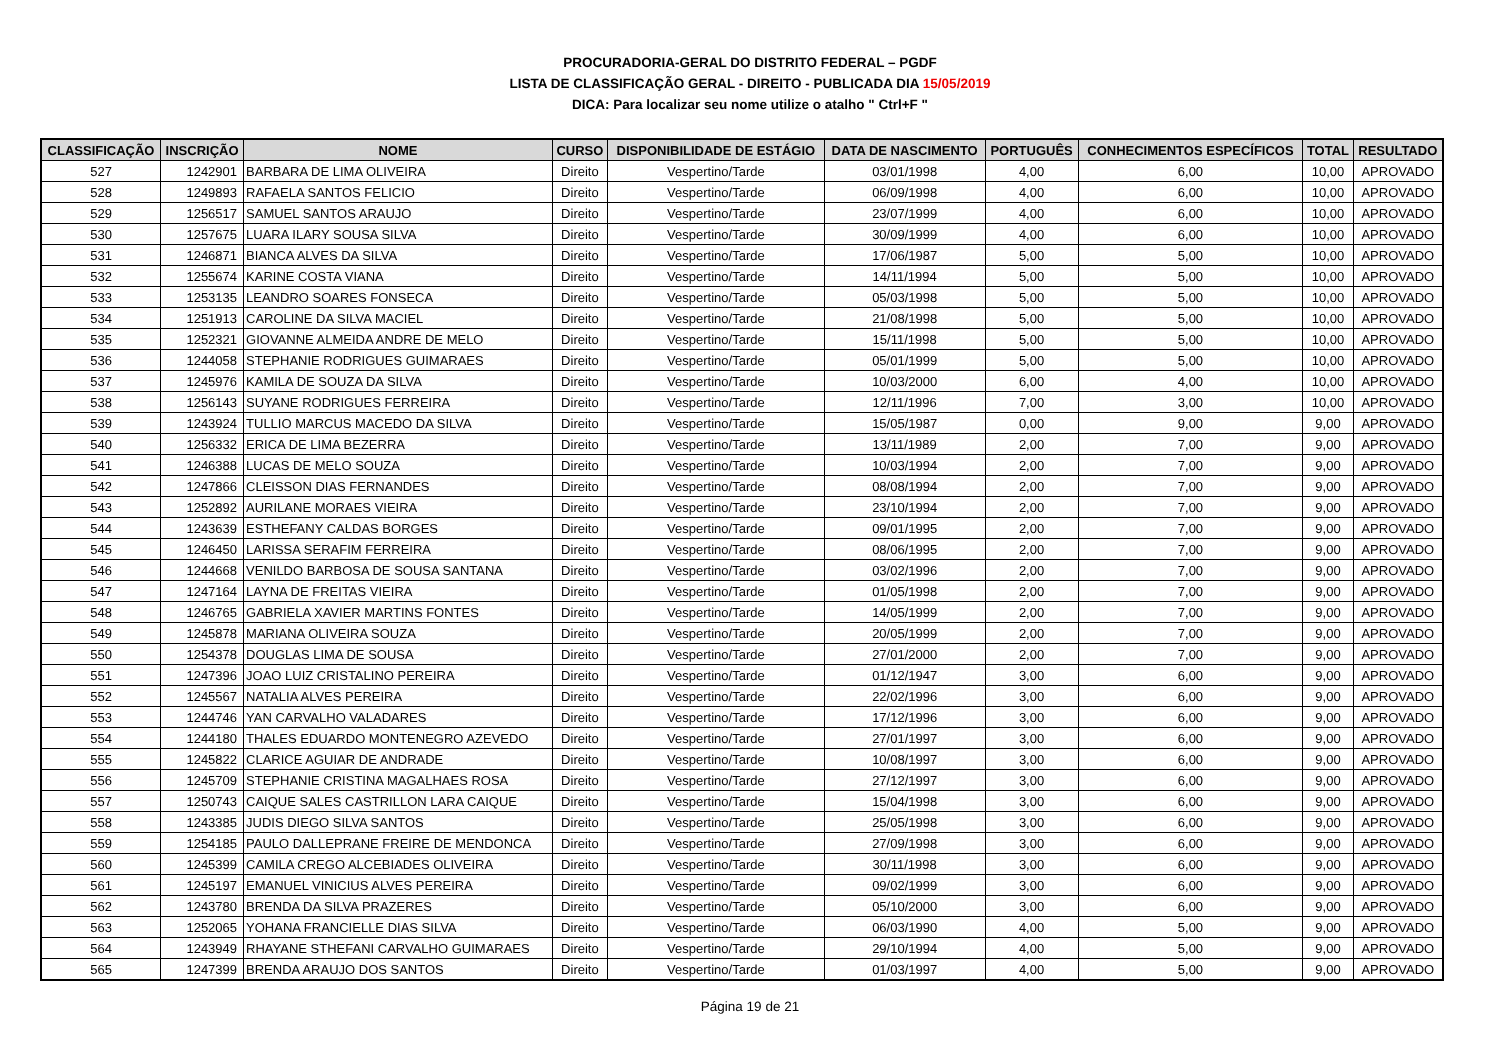PROCURADORIA-GERAL DO DISTRITO FEDERAL – PGDF
LISTA DE CLASSIFICAÇÃO GERAL - DIREITO - PUBLICADA DIA 15/05/2019
DICA: Para localizar seu nome utilize o atalho " Ctrl+F "
| CLASSIFICAÇÃO | INSCRIÇÃO | NOME | CURSO | DISPONIBILIDADE DE ESTÁGIO | DATA DE NASCIMENTO | PORTUGUÊS | CONHECIMENTOS ESPECÍFICOS | TOTAL | RESULTADO |
| --- | --- | --- | --- | --- | --- | --- | --- | --- | --- |
| 527 | 1242901 | BARBARA DE LIMA OLIVEIRA | Direito | Vespertino/Tarde | 03/01/1998 | 4,00 | 6,00 | 10,00 | APROVADO |
| 528 | 1249893 | RAFAELA SANTOS FELICIO | Direito | Vespertino/Tarde | 06/09/1998 | 4,00 | 6,00 | 10,00 | APROVADO |
| 529 | 1256517 | SAMUEL SANTOS ARAUJO | Direito | Vespertino/Tarde | 23/07/1999 | 4,00 | 6,00 | 10,00 | APROVADO |
| 530 | 1257675 | LUARA ILARY SOUSA SILVA | Direito | Vespertino/Tarde | 30/09/1999 | 4,00 | 6,00 | 10,00 | APROVADO |
| 531 | 1246871 | BIANCA ALVES DA SILVA | Direito | Vespertino/Tarde | 17/06/1987 | 5,00 | 5,00 | 10,00 | APROVADO |
| 532 | 1255674 | KARINE COSTA VIANA | Direito | Vespertino/Tarde | 14/11/1994 | 5,00 | 5,00 | 10,00 | APROVADO |
| 533 | 1253135 | LEANDRO SOARES FONSECA | Direito | Vespertino/Tarde | 05/03/1998 | 5,00 | 5,00 | 10,00 | APROVADO |
| 534 | 1251913 | CAROLINE DA SILVA MACIEL | Direito | Vespertino/Tarde | 21/08/1998 | 5,00 | 5,00 | 10,00 | APROVADO |
| 535 | 1252321 | GIOVANNE ALMEIDA ANDRE DE MELO | Direito | Vespertino/Tarde | 15/11/1998 | 5,00 | 5,00 | 10,00 | APROVADO |
| 536 | 1244058 | STEPHANIE RODRIGUES GUIMARAES | Direito | Vespertino/Tarde | 05/01/1999 | 5,00 | 5,00 | 10,00 | APROVADO |
| 537 | 1245976 | KAMILA DE SOUZA DA SILVA | Direito | Vespertino/Tarde | 10/03/2000 | 6,00 | 4,00 | 10,00 | APROVADO |
| 538 | 1256143 | SUYANE RODRIGUES FERREIRA | Direito | Vespertino/Tarde | 12/11/1996 | 7,00 | 3,00 | 10,00 | APROVADO |
| 539 | 1243924 | TULLIO MARCUS MACEDO DA SILVA | Direito | Vespertino/Tarde | 15/05/1987 | 0,00 | 9,00 | 9,00 | APROVADO |
| 540 | 1256332 | ERICA DE LIMA BEZERRA | Direito | Vespertino/Tarde | 13/11/1989 | 2,00 | 7,00 | 9,00 | APROVADO |
| 541 | 1246388 | LUCAS DE MELO SOUZA | Direito | Vespertino/Tarde | 10/03/1994 | 2,00 | 7,00 | 9,00 | APROVADO |
| 542 | 1247866 | CLEISSON DIAS FERNANDES | Direito | Vespertino/Tarde | 08/08/1994 | 2,00 | 7,00 | 9,00 | APROVADO |
| 543 | 1252892 | AURILANE MORAES VIEIRA | Direito | Vespertino/Tarde | 23/10/1994 | 2,00 | 7,00 | 9,00 | APROVADO |
| 544 | 1243639 | ESTHEFANY CALDAS BORGES | Direito | Vespertino/Tarde | 09/01/1995 | 2,00 | 7,00 | 9,00 | APROVADO |
| 545 | 1246450 | LARISSA SERAFIM FERREIRA | Direito | Vespertino/Tarde | 08/06/1995 | 2,00 | 7,00 | 9,00 | APROVADO |
| 546 | 1244668 | VENILDO BARBOSA DE SOUSA SANTANA | Direito | Vespertino/Tarde | 03/02/1996 | 2,00 | 7,00 | 9,00 | APROVADO |
| 547 | 1247164 | LAYNA DE FREITAS VIEIRA | Direito | Vespertino/Tarde | 01/05/1998 | 2,00 | 7,00 | 9,00 | APROVADO |
| 548 | 1246765 | GABRIELA XAVIER MARTINS FONTES | Direito | Vespertino/Tarde | 14/05/1999 | 2,00 | 7,00 | 9,00 | APROVADO |
| 549 | 1245878 | MARIANA OLIVEIRA SOUZA | Direito | Vespertino/Tarde | 20/05/1999 | 2,00 | 7,00 | 9,00 | APROVADO |
| 550 | 1254378 | DOUGLAS LIMA DE SOUSA | Direito | Vespertino/Tarde | 27/01/2000 | 2,00 | 7,00 | 9,00 | APROVADO |
| 551 | 1247396 | JOAO LUIZ CRISTALINO PEREIRA | Direito | Vespertino/Tarde | 01/12/1947 | 3,00 | 6,00 | 9,00 | APROVADO |
| 552 | 1245567 | NATALIA ALVES PEREIRA | Direito | Vespertino/Tarde | 22/02/1996 | 3,00 | 6,00 | 9,00 | APROVADO |
| 553 | 1244746 | YAN CARVALHO VALADARES | Direito | Vespertino/Tarde | 17/12/1996 | 3,00 | 6,00 | 9,00 | APROVADO |
| 554 | 1244180 | THALES EDUARDO MONTENEGRO AZEVEDO | Direito | Vespertino/Tarde | 27/01/1997 | 3,00 | 6,00 | 9,00 | APROVADO |
| 555 | 1245822 | CLARICE AGUIAR DE ANDRADE | Direito | Vespertino/Tarde | 10/08/1997 | 3,00 | 6,00 | 9,00 | APROVADO |
| 556 | 1245709 | STEPHANIE CRISTINA MAGALHAES ROSA | Direito | Vespertino/Tarde | 27/12/1997 | 3,00 | 6,00 | 9,00 | APROVADO |
| 557 | 1250743 | CAIQUE SALES CASTRILLON LARA CAIQUE | Direito | Vespertino/Tarde | 15/04/1998 | 3,00 | 6,00 | 9,00 | APROVADO |
| 558 | 1243385 | JUDIS DIEGO SILVA SANTOS | Direito | Vespertino/Tarde | 25/05/1998 | 3,00 | 6,00 | 9,00 | APROVADO |
| 559 | 1254185 | PAULO DALLEPRANE FREIRE DE MENDONCA | Direito | Vespertino/Tarde | 27/09/1998 | 3,00 | 6,00 | 9,00 | APROVADO |
| 560 | 1245399 | CAMILA CREGO ALCEBIADES OLIVEIRA | Direito | Vespertino/Tarde | 30/11/1998 | 3,00 | 6,00 | 9,00 | APROVADO |
| 561 | 1245197 | EMANUEL VINICIUS ALVES PEREIRA | Direito | Vespertino/Tarde | 09/02/1999 | 3,00 | 6,00 | 9,00 | APROVADO |
| 562 | 1243780 | BRENDA DA SILVA PRAZERES | Direito | Vespertino/Tarde | 05/10/2000 | 3,00 | 6,00 | 9,00 | APROVADO |
| 563 | 1252065 | YOHANA FRANCIELLE DIAS SILVA | Direito | Vespertino/Tarde | 06/03/1990 | 4,00 | 5,00 | 9,00 | APROVADO |
| 564 | 1243949 | RHAYANE STHEFANI CARVALHO GUIMARAES | Direito | Vespertino/Tarde | 29/10/1994 | 4,00 | 5,00 | 9,00 | APROVADO |
| 565 | 1247399 | BRENDA ARAUJO DOS SANTOS | Direito | Vespertino/Tarde | 01/03/1997 | 4,00 | 5,00 | 9,00 | APROVADO |
Página 19 de 21